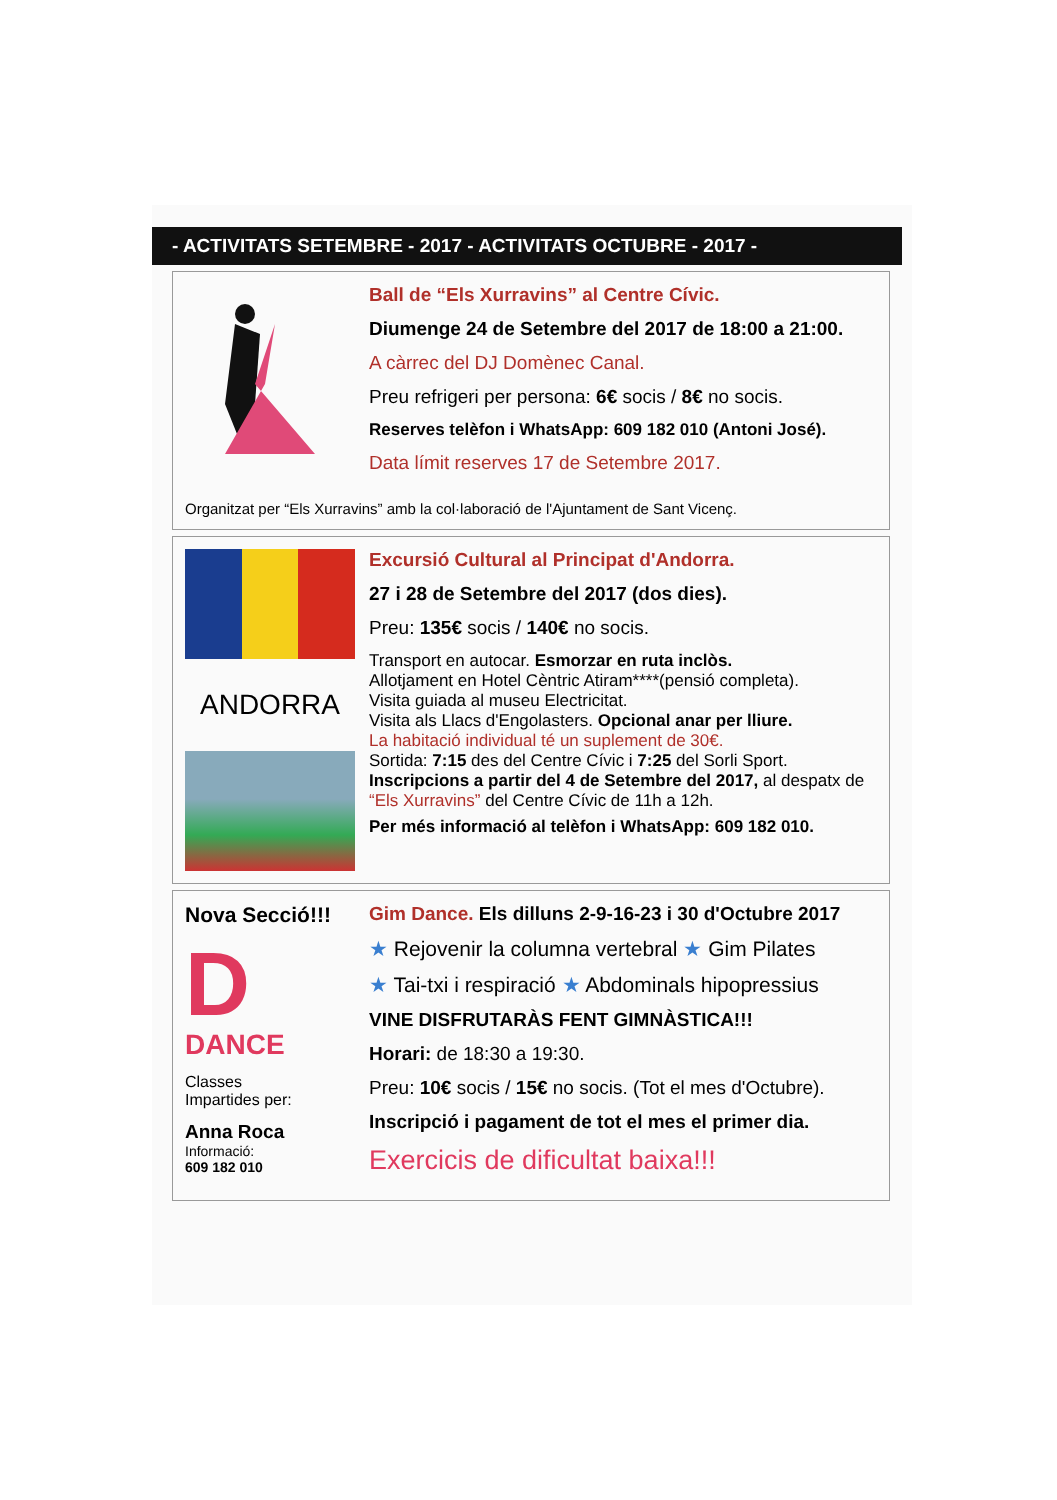- ACTIVITATS SETEMBRE - 2017 - ACTIVITATS OCTUBRE - 2017 -
Ball de “Els Xurravins” al Centre Cívic.
Diumenge 24 de Setembre del 2017 de 18:00 a 21:00.
A càrrec del DJ Domènec Canal.
Preu refrigeri per persona: 6€ socis / 8€ no socis.
Reserves telèfon i WhatsApp: 609 182 010 (Antoni José).
Data límit reserves 17 de Setembre 2017.
Organitzat per “Els Xurravins” amb la col·laboració de l'Ajuntament de Sant Vicenç.
ANDORRA
Excursió Cultural al Principat d'Andorra.
27 i 28 de Setembre del 2017 (dos dies).
Preu: 135€ socis / 140€ no socis.
Transport en autocar. Esmorzar en ruta inclòs.
Allotjament en Hotel Cèntric Atiram****(pensió completa).
Visita guiada al museu Electricitat.
Visita als Llacs d'Engolasters. Opcional anar per lliure.
La habitació individual té un suplement de 30€.
Sortida: 7:15 des del Centre Cívic i 7:25 del Sorli Sport.
Inscripcions a partir del 4 de Setembre del 2017, al despatx de “Els Xurravins” del Centre Cívic de 11h a 12h.
Per més informació al telèfon i WhatsApp: 609 182 010.
Nova Secció!!!
D
DANCE
Classes
Impartides per:
Anna Roca
Informació:
609 182 010
Gim Dance. Els dilluns 2-9-16-23 i 30 d'Octubre 2017
★ Rejovenir la columna vertebral ★ Gim Pilates
★ Tai-txi i respiració ★ Abdominals hipopressius
VINE DISFRUTARÀS FENT GIMNÀSTICA!!!
Horari: de 18:30 a 19:30.
Preu: 10€ socis / 15€ no socis. (Tot el mes d'Octubre).
Inscripció i pagament de tot el mes el primer dia.
Exercicis de dificultat baixa!!!